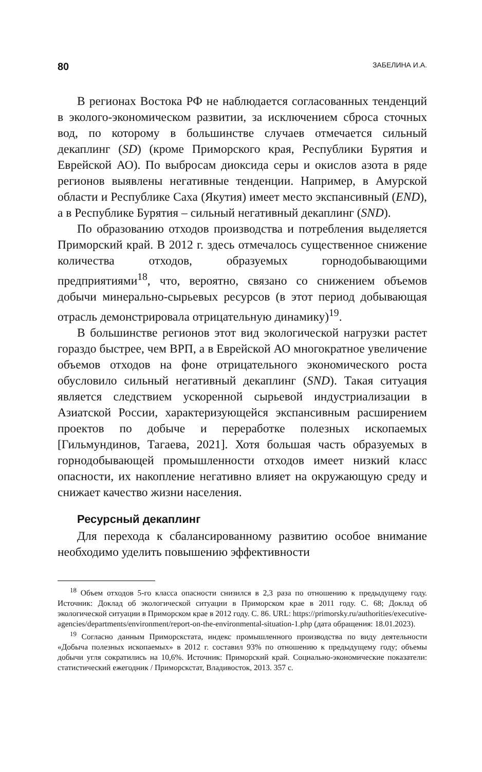80 ЗАБЕЛИНА И.А.
В регионах Востока РФ не наблюдается согласованных тенденций в эколого-экономическом развитии, за исключением сброса сточных вод, по которому в большинстве случаев отмечается сильный декаплинг (SD) (кроме Приморского края, Республики Бурятия и Еврейской АО). По выбросам диоксида серы и окислов азота в ряде регионов выявлены негативные тенденции. Например, в Амурской области и Республике Саха (Якутия) имеет место экспансивный (END), а в Республике Бурятия – сильный негативный декаплинг (SND).
По образованию отходов производства и потребления выделяется Приморский край. В 2012 г. здесь отмечалось существенное снижение количества отходов, образуемых горнодобывающими предприятиями<sup>18</sup>, что, вероятно, связано со снижением объемов добычи минерально-сырьевых ресурсов (в этот период добывающая отрасль демонстрировала отрицательную динамику)<sup>19</sup>.
В большинстве регионов этот вид экологической нагрузки растет гораздо быстрее, чем ВРП, а в Еврейской АО многократное увеличение объемов отходов на фоне отрицательного экономического роста обусловило сильный негативный декаплинг (SND). Такая ситуация является следствием ускоренной сырьевой индустриализации в Азиатской России, характеризующейся экспансивным расширением проектов по добыче и переработке полезных ископаемых [Гильмундинов, Тагаева, 2021]. Хотя большая часть образуемых в горнодобывающей промышленности отходов имеет низкий класс опасности, их накопление негативно влияет на окружающую среду и снижает качество жизни населения.
Ресурсный декаплинг
Для перехода к сбалансированному развитию особое внимание необходимо уделить повышению эффективности
<sup>18</sup> Объем отходов 5-го класса опасности снизился в 2,3 раза по отношению к предыдущему году. Источник: Доклад об экологической ситуации в Приморском крае в 2011 году. С. 68; Доклад об экологической ситуации в Приморском крае в 2012 году. С. 86. URL: https://primorsky.ru/authorities/executive-agencies/departments/environment/report-on-the-environmental-situation-1.php (дата обращения: 18.01.2023).
<sup>19</sup> Согласно данным Приморскстата, индекс промышленного производства по виду деятельности «Добыча полезных ископаемых» в 2012 г. составил 93% по отношению к предыдущему году; объемы добычи угля сократились на 10,6%. Источник: Приморский край. Социально-экономические показатели: статистический ежегодник / Приморскстат, Владивосток, 2013. 357 с.